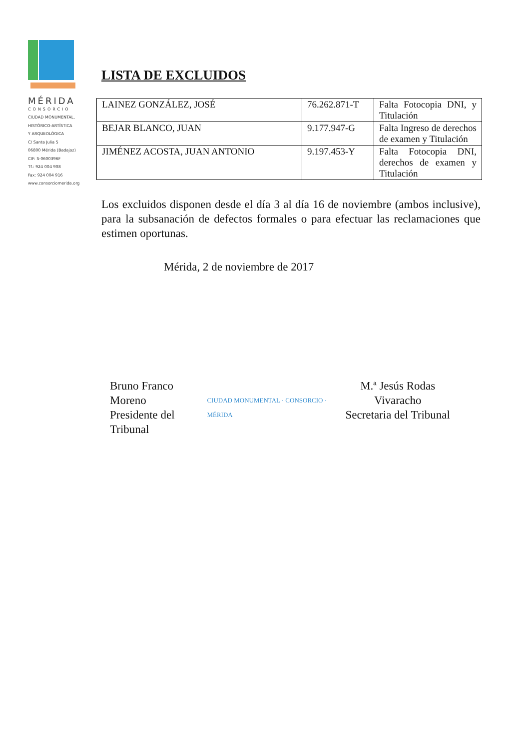MÉRIDA
CONSORCIO
CIUDAD MONUMENTAL,
HISTÓRICO-ARTÍSTICA
Y ARQUEOLÓGICA
C/ Santa Julia 5
06800 Mérida (Badajoz)
CIF: S-0600396F
Tf.: 924 004 908
Fax: 924 004 916
www.consorciomerida.org
LISTA DE EXCLUIDOS
| LAINEZ GONZÁLEZ, JOSÉ | 76.262.871-T | Falta Fotocopia DNI, y Titulación |
| BEJAR BLANCO, JUAN | 9.177.947-G | Falta Ingreso de derechos de examen y Titulación |
| JIMÉNEZ ACOSTA, JUAN ANTONIO | 9.197.453-Y | Falta Fotocopia DNI, derechos de examen y Titulación |
Los excluidos disponen desde el día 3 al día 16 de noviembre (ambos inclusive), para la subsanación de defectos formales o para efectuar las reclamaciones que estimen oportunas.
Mérida, 2 de noviembre de 2017
Bruno Franco Moreno
Presidente del Tribunal
CIUDAD MONUMENTAL · CONSORCIO · MÉRIDA
M.ª Jesús Rodas Vivaracho
Secretaria del Tribunal